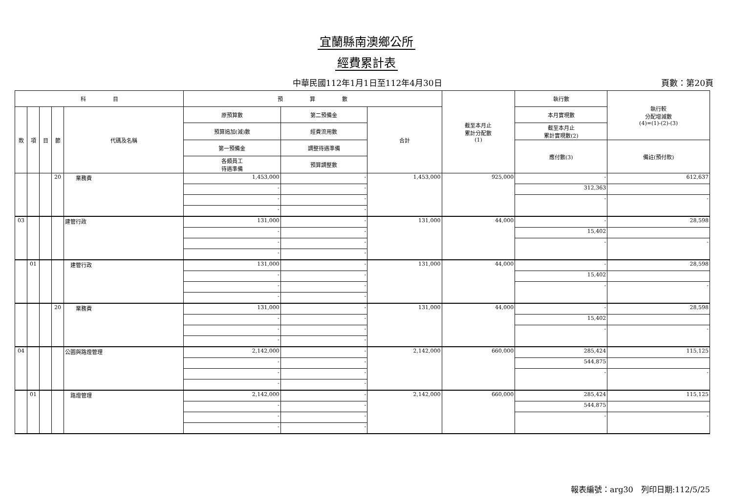宜蘭縣南澳鄉公所
經費累計表
中華民國112年1月1日至112年4月30日 頁數：第20頁
| 科 目 | | | | | 預 算 數 | | | 截至本月止 累計分配數 (1) | 執行數 | 執行較 分配增減數 (4)=(1)-(2)-(3) |
| --- | --- | --- | --- | --- | --- | --- | --- | --- | --- | --- |
| 款 | 項 | 目 | 節 | 代碼及名稱 | 原預算數 | 第二預備金 | 合計 | | 本月實現數 | |
| | | | | | 預算追加(減)數 | 經費流用數 | | | 截至本月止 累計實現數(2) | |
| | | | | | 第一預備金 | 調整待遇準備 | | | 應付數(3) | 備註(預付款) |
| | | | | | 各類員工 待遇準備 | 預算調整數 | | | | |
| | | | 20 | 業務費 | 1,453,000 | - | 1,453,000 | 925,000 | - | 612,637 |
| | | | | | - | - | | | 312,363 | |
| | | | | | - | - | | | - | - |
| | | | | | - | - | | | | |
| 03 | | | | 建管行政 | 131,000 | - | 131,000 | 44,000 | - | 28,598 |
| | | | | | - | - | | | 15,402 | |
| | | | | | - | - | | | - | - |
| | | | | | - | - | | | | |
| | 01 | | | 建管行政 | 131,000 | - | 131,000 | 44,000 | - | 28,598 |
| | | | | | - | - | | | 15,402 | |
| | | | | | - | - | | | - | - |
| | | | | | - | - | | | | |
| | | | 20 | 業務費 | 131,000 | - | 131,000 | 44,000 | - | 28,598 |
| | | | | | - | - | | | 15,402 | |
| | | | | | - | - | | | - | - |
| | | | | | - | - | | | | |
| 04 | | | | 公園與路燈管理 | 2,142,000 | - | 2,142,000 | 660,000 | 285,424 | 115,125 |
| | | | | | - | - | | | 544,875 | |
| | | | | | - | - | | | - | - |
| | | | | | - | - | | | | |
| | 01 | | | 路燈管理 | 2,142,000 | - | 2,142,000 | 660,000 | 285,424 | 115,125 |
| | | | | | - | - | | | 544,875 | |
| | | | | | - | - | | | - | - |
| | | | | | - | - | | | | |
報表編號：arg30　列印日期:112/5/25